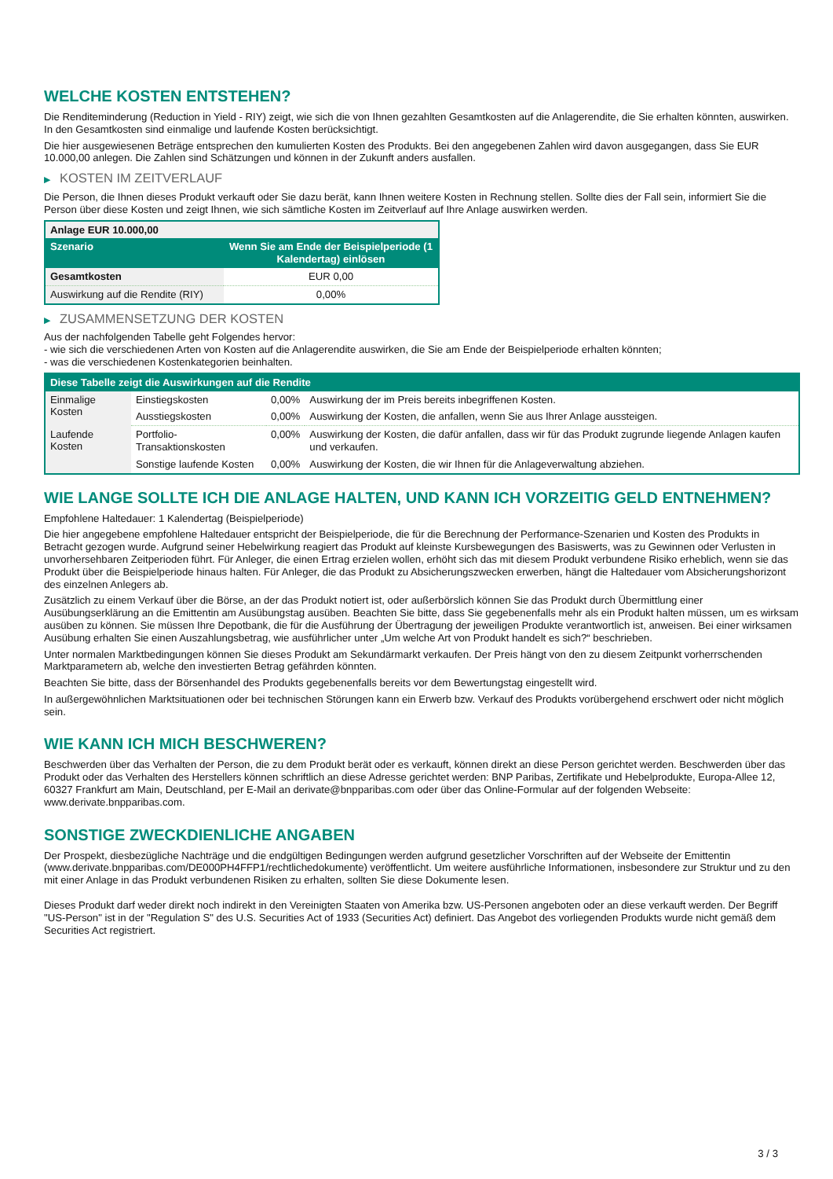WELCHE KOSTEN ENTSTEHEN?
Die Renditeminderung (Reduction in Yield - RIY) zeigt, wie sich die von Ihnen gezahlten Gesamtkosten auf die Anlagerendite, die Sie erhalten könnten, auswirken. In den Gesamtkosten sind einmalige und laufende Kosten berücksichtigt.
Die hier ausgewiesenen Beträge entsprechen den kumulierten Kosten des Produkts. Bei den angegebenen Zahlen wird davon ausgegangen, dass Sie EUR 10.000,00 anlegen. Die Zahlen sind Schätzungen und können in der Zukunft anders ausfallen.
▶ KOSTEN IM ZEITVERLAUF
Die Person, die Ihnen dieses Produkt verkauft oder Sie dazu berät, kann Ihnen weitere Kosten in Rechnung stellen. Sollte dies der Fall sein, informiert Sie die Person über diese Kosten und zeigt Ihnen, wie sich sämtliche Kosten im Zeitverlauf auf Ihre Anlage auswirken werden.
| Anlage EUR 10.000,00 | |
| --- | --- |
| Szenario | Wenn Sie am Ende der Beispielperiode (1 Kalendertag) einlösen |
| Gesamtkosten | EUR 0,00 |
| Auswirkung auf die Rendite (RIY) | 0,00% |
▶ ZUSAMMENSETZUNG DER KOSTEN
Aus der nachfolgenden Tabelle geht Folgendes hervor:
- wie sich die verschiedenen Arten von Kosten auf die Anlagerendite auswirken, die Sie am Ende der Beispielperiode erhalten könnten;
- was die verschiedenen Kostenkategorien beinhalten.
| Diese Tabelle zeigt die Auswirkungen auf die Rendite | | | |
| --- | --- | --- | --- |
| Einmalige Kosten | Einstiegskosten | 0,00% | Auswirkung der im Preis bereits inbegriffenen Kosten. |
| | Ausstiegskosten | 0,00% | Auswirkung der Kosten, die anfallen, wenn Sie aus Ihrer Anlage aussteigen. |
| Laufende Kosten | Portfolio-Transaktionskosten | 0,00% | Auswirkung der Kosten, die dafür anfallen, dass wir für das Produkt zugrunde liegende Anlagen kaufen und verkaufen. |
| | Sonstige laufende Kosten | 0,00% | Auswirkung der Kosten, die wir Ihnen für die Anlageverwaltung abziehen. |
WIE LANGE SOLLTE ICH DIE ANLAGE HALTEN, UND KANN ICH VORZEITIG GELD ENTNEHMEN?
Empfohlene Haltedauer: 1 Kalendertag (Beispielperiode)
Die hier angegebene empfohlene Haltedauer entspricht der Beispielperiode, die für die Berechnung der Performance-Szenarien und Kosten des Produkts in Betracht gezogen wurde. Aufgrund seiner Hebelwirkung reagiert das Produkt auf kleinste Kursbewegungen des Basiswerts, was zu Gewinnen oder Verlusten in unvorhersehbaren Zeitperioden führt. Für Anleger, die einen Ertrag erzielen wollen, erhöht sich das mit diesem Produkt verbundene Risiko erheblich, wenn sie das Produkt über die Beispielperiode hinaus halten. Für Anleger, die das Produkt zu Absicherungszwecken erwerben, hängt die Haltedauer vom Absicherungshorizont des einzelnen Anlegers ab.
Zusätzlich zu einem Verkauf über die Börse, an der das Produkt notiert ist, oder außerbörslich können Sie das Produkt durch Übermittlung einer Ausübungserklärung an die Emittentin am Ausübungstag ausüben. Beachten Sie bitte, dass Sie gegebenenfalls mehr als ein Produkt halten müssen, um es wirksam ausüben zu können. Sie müssen Ihre Depotbank, die für die Ausführung der Übertragung der jeweiligen Produkte verantwortlich ist, anweisen. Bei einer wirksamen Ausübung erhalten Sie einen Auszahlungsbetrag, wie ausführlicher unter „Um welche Art von Produkt handelt es sich?“ beschrieben.
Unter normalen Marktbedingungen können Sie dieses Produkt am Sekundärmarkt verkaufen. Der Preis hängt von den zu diesem Zeitpunkt vorherrschenden Marktparametern ab, welche den investierten Betrag gefährden könnten.
Beachten Sie bitte, dass der Börsenhandel des Produkts gegebenenfalls bereits vor dem Bewertungstag eingestellt wird.
In außergewöhnlichen Marktsituationen oder bei technischen Störungen kann ein Erwerb bzw. Verkauf des Produkts vorübergehend erschwert oder nicht möglich sein.
WIE KANN ICH MICH BESCHWEREN?
Beschwerden über das Verhalten der Person, die zu dem Produkt berät oder es verkauft, können direkt an diese Person gerichtet werden. Beschwerden über das Produkt oder das Verhalten des Herstellers können schriftlich an diese Adresse gerichtet werden: BNP Paribas, Zertifikate und Hebelprodukte, Europa-Allee 12, 60327 Frankfurt am Main, Deutschland, per E-Mail an derivate@bnpparibas.com oder über das Online-Formular auf der folgenden Webseite: www.derivate.bnpparibas.com.
SONSTIGE ZWECKDIENLICHE ANGABEN
Der Prospekt, diesbezügliche Nachträge und die endgültigen Bedingungen werden aufgrund gesetzlicher Vorschriften auf der Webseite der Emittentin (www.derivate.bnpparibas.com/DE000PH4FFP1/rechtlichedokumente) veröffentlicht. Um weitere ausführliche Informationen, insbesondere zur Struktur und zu den mit einer Anlage in das Produkt verbundenen Risiken zu erhalten, sollten Sie diese Dokumente lesen.
Dieses Produkt darf weder direkt noch indirekt in den Vereinigten Staaten von Amerika bzw. US-Personen angeboten oder an diese verkauft werden. Der Begriff "US-Person" ist in der "Regulation S" des U.S. Securities Act of 1933 (Securities Act) definiert. Das Angebot des vorliegenden Produkts wurde nicht gemäß dem Securities Act registriert.
3 / 3